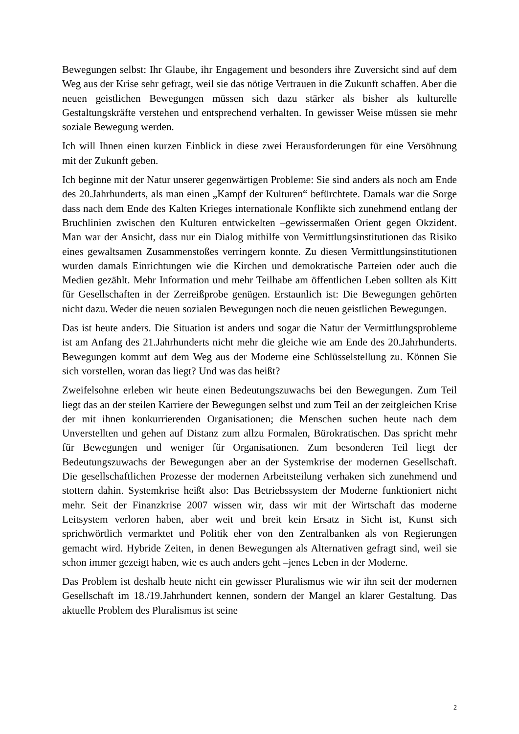Bewegungen selbst: Ihr Glaube, ihr Engagement und besonders ihre Zuversicht sind auf dem Weg aus der Krise sehr gefragt, weil sie das nötige Vertrauen in die Zukunft schaffen. Aber die neuen geistlichen Bewegungen müssen sich dazu stärker als bisher als kulturelle Gestaltungskräfte verstehen und entsprechend verhalten. In gewisser Weise müssen sie mehr soziale Bewegung werden.
Ich will Ihnen einen kurzen Einblick in diese zwei Herausforderungen für eine Versöhnung mit der Zukunft geben.
Ich beginne mit der Natur unserer gegenwärtigen Probleme: Sie sind anders als noch am Ende des 20.Jahrhunderts, als man einen „Kampf der Kulturen“ befürchtete. Damals war die Sorge dass nach dem Ende des Kalten Krieges internationale Konflikte sich zunehmend entlang der Bruchlinien zwischen den Kulturen entwickelten –gewissermaßen Orient gegen Okzident. Man war der Ansicht, dass nur ein Dialog mithilfe von Vermittlungsinstitutionen das Risiko eines gewaltsamen Zusammenstoßes verringern konnte. Zu diesen Vermittlungsinstitutionen wurden damals Einrichtungen wie die Kirchen und demokratische Parteien oder auch die Medien gezählt. Mehr Information und mehr Teilhabe am öffentlichen Leben sollten als Kitt für Gesellschaften in der Zerreißprobe genügen. Erstaunlich ist: Die Bewegungen gehörten nicht dazu. Weder die neuen sozialen Bewegungen noch die neuen geistlichen Bewegungen.
Das ist heute anders. Die Situation ist anders und sogar die Natur der Vermittlungsprobleme ist am Anfang des 21.Jahrhunderts nicht mehr die gleiche wie am Ende des 20.Jahrhunderts. Bewegungen kommt auf dem Weg aus der Moderne eine Schlüsselstellung zu. Können Sie sich vorstellen, woran das liegt? Und was das heißt?
Zweifelsohne erleben wir heute einen Bedeutungszuwachs bei den Bewegungen. Zum Teil liegt das an der steilen Karriere der Bewegungen selbst und zum Teil an der zeitgleichen Krise der mit ihnen konkurrierenden Organisationen; die Menschen suchen heute nach dem Unverstellten und gehen auf Distanz zum allzu Formalen, Bürokratischen. Das spricht mehr für Bewegungen und weniger für Organisationen. Zum besonderen Teil liegt der Bedeutungszuwachs der Bewegungen aber an der Systemkrise der modernen Gesellschaft. Die gesellschaftlichen Prozesse der modernen Arbeitsteilung verhaken sich zunehmend und stottern dahin. Systemkrise heißt also: Das Betriebssystem der Moderne funktioniert nicht mehr. Seit der Finanzkrise 2007 wissen wir, dass wir mit der Wirtschaft das moderne Leitsystem verloren haben, aber weit und breit kein Ersatz in Sicht ist, Kunst sich sprichwörtlich vermarktet und Politik eher von den Zentralbanken als von Regierungen gemacht wird. Hybride Zeiten, in denen Bewegungen als Alternativen gefragt sind, weil sie schon immer gezeigt haben, wie es auch anders geht –jenes Leben in der Moderne.
Das Problem ist deshalb heute nicht ein gewisser Pluralismus wie wir ihn seit der modernen Gesellschaft im 18./19.Jahrhundert kennen, sondern der Mangel an klarer Gestaltung. Das aktuelle Problem des Pluralismus ist seine
2